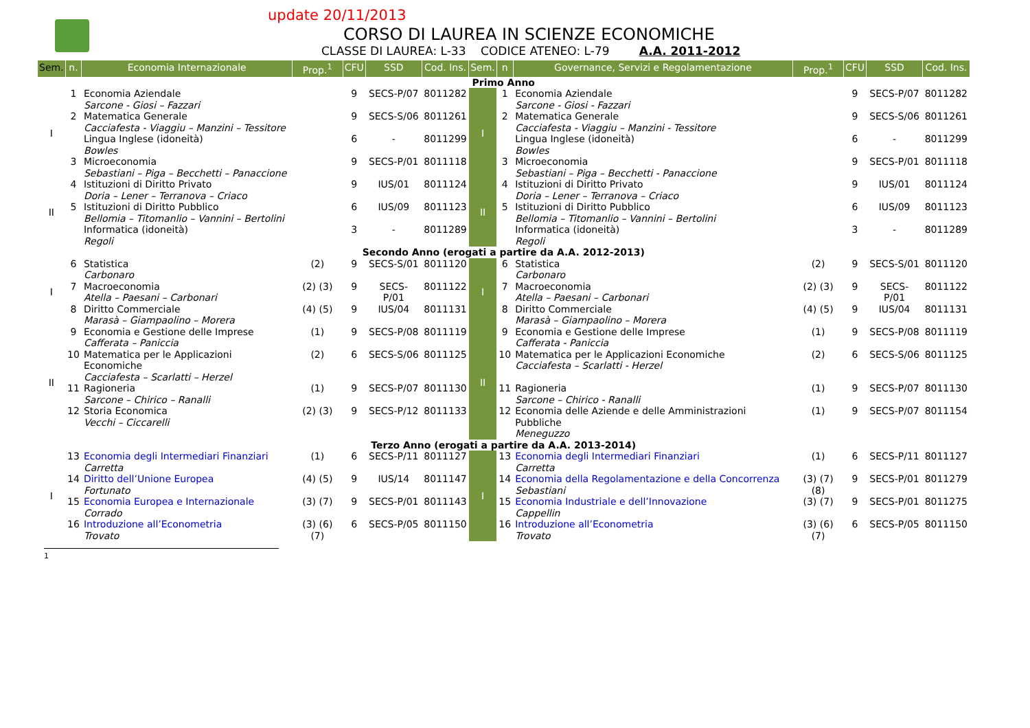update 20/11/2013
CORSO DI LAUREA IN SCIENZE ECONOMICHE
CLASSE DI LAUREA: L-33 CODICE ATENEO: L-79 A.A. 2011-2012
| Sem. | n. | Economia Internazionale | Prop.<sup>1</sup> | CFU | SSD | Cod. Ins. | Sem. | n | Governance, Servizi e Regolamentazione | Prop.<sup>1</sup> | CFU | SSD | Cod. Ins. |
| --- | --- | --- | --- | --- | --- | --- | --- | --- | --- | --- | --- | --- | --- |
| Primo Anno | | | | | | | | | | | | | |
| I | 1 | Economia Aziendale Sarcone - Giosi – Fazzari | | 9 | SECS-P/07 | 8011282 | I | 1 | Economia Aziendale Sarcone - Giosi - Fazzari | | 9 | SECS-P/07 | 8011282 |
| | 2 | Matematica Generale Cacciafesta - Viaggiu – Manzini – Tessitore | | 9 | SECS-S/06 | 8011261 | | 2 | Matematica Generale Cacciafesta - Viaggiu – Manzini - Tessitore | | 9 | SECS-S/06 | 8011261 |
| | | Lingua Inglese (idoneità) Bowles | | 6 | - | 8011299 | | | Lingua Inglese (idoneità) Bowles | | 6 | - | 8011299 |
| | 3 | Microeconomia Sebastiani – Piga – Becchetti – Panaccione | | 9 | SECS-P/01 | 8011118 | | 3 | Microeconomia Sebastiani – Piga – Becchetti - Panaccione | | 9 | SECS-P/01 | 8011118 |
| II | 4 | Istituzioni di Diritto Privato Doria – Lener – Terranova – Criaco | | 9 | IUS/01 | 8011124 | II | 4 | Istituzioni di Diritto Privato Doria – Lener – Terranova – Criaco | | 9 | IUS/01 | 8011124 |
| | 5 | Istituzioni di Diritto Pubblico Bellomia – Titomanlio – Vannini – Bertolini | | 6 | IUS/09 | 8011123 | | 5 | Istituzioni di Diritto Pubblico Bellomia – Titomanlio – Vannini – Bertolini | | 6 | IUS/09 | 8011123 |
| | | Informatica (idoneità) Regoli | | 3 | - | 8011289 | | | Informatica (idoneità) Regoli | | 3 | - | 8011289 |
| Secondo Anno (erogati a partire da A.A. 2012-2013) | | | | | | | | | | | | | |
| I | 6 | Statistica Carbonaro | (2) | 9 | SECS-S/01 | 8011120 | I | 6 | Statistica Carbonaro | (2) | 9 | SECS-S/01 | 8011120 |
| | 7 | Macroeconomia Atella – Paesani – Carbonari | (2) (3) | 9 | SECS- P/01 | 8011122 | | 7 | Macroeconomia Atella – Paesani – Carbonari | (2) (3) | 9 | SECS- P/01 | 8011122 |
| | 8 | Diritto Commerciale Marasà – Giampaolino – Morera | (4) (5) | 9 | IUS/04 | 8011131 | | 8 | Diritto Commerciale Marasà – Giampaolino – Morera | (4) (5) | 9 | IUS/04 | 8011131 |
| II | 9 | Economia e Gestione delle Imprese Cafferata – Paniccia | (1) | 9 | SECS-P/08 | 8011119 | II | 9 | Economia e Gestione delle Imprese Cafferata - Paniccia | (1) | 9 | SECS-P/08 | 8011119 |
| | 10 | Matematica per le Applicazioni Economiche Cacciafesta – Scarlatti – Herzel | (2) | 6 | SECS-S/06 | 8011125 | | 10 | Matematica per le Applicazioni Economiche Cacciafesta – Scarlatti - Herzel | (2) | 6 | SECS-S/06 | 8011125 |
| | 11 | Ragioneria Sarcone – Chirico – Ranalli | (1) | 9 | SECS-P/07 | 8011130 | | 11 | Ragioneria Sarcone – Chirico - Ranalli | (1) | 9 | SECS-P/07 | 8011130 |
| | 12 | Storia Economica Vecchi – Ciccarelli | (2) (3) | 9 | SECS-P/12 | 8011133 | | 12 | Economia delle Aziende e delle Amministrazioni Pubbliche Meneguzzo | (1) | 9 | SECS-P/07 | 8011154 |
| Terzo Anno (erogati a partire da A.A. 2013-2014) | | | | | | | | | | | | | |
| I | 13 | Economia degli Intermediari Finanziari Carretta | (1) | 6 | SECS-P/11 | 8011127 | I | 13 | Economia degli Intermediari Finanziari Carretta | (1) | 6 | SECS-P/11 | 8011127 |
| | 14 | Diritto dell’Unione Europea Fortunato | (4) (5) | 9 | IUS/14 | 8011147 | | 14 | Economia della Regolamentazione e della Concorrenza Sebastiani | (3) (7) (8) | 9 | SECS-P/01 | 8011279 |
| | 15 | Economia Europea e Internazionale Corrado | (3) (7) | 9 | SECS-P/01 | 8011143 | | 15 | Economia Industriale e dell’Innovazione Cappellin | (3) (7) | 9 | SECS-P/01 | 8011275 |
| | 16 | Introduzione all’Econometria Trovato | (3) (6) (7) | 6 | SECS-P/05 | 8011150 | | 16 | Introduzione all’Econometria Trovato | (3) (6) (7) | 6 | SECS-P/05 | 8011150 |
1